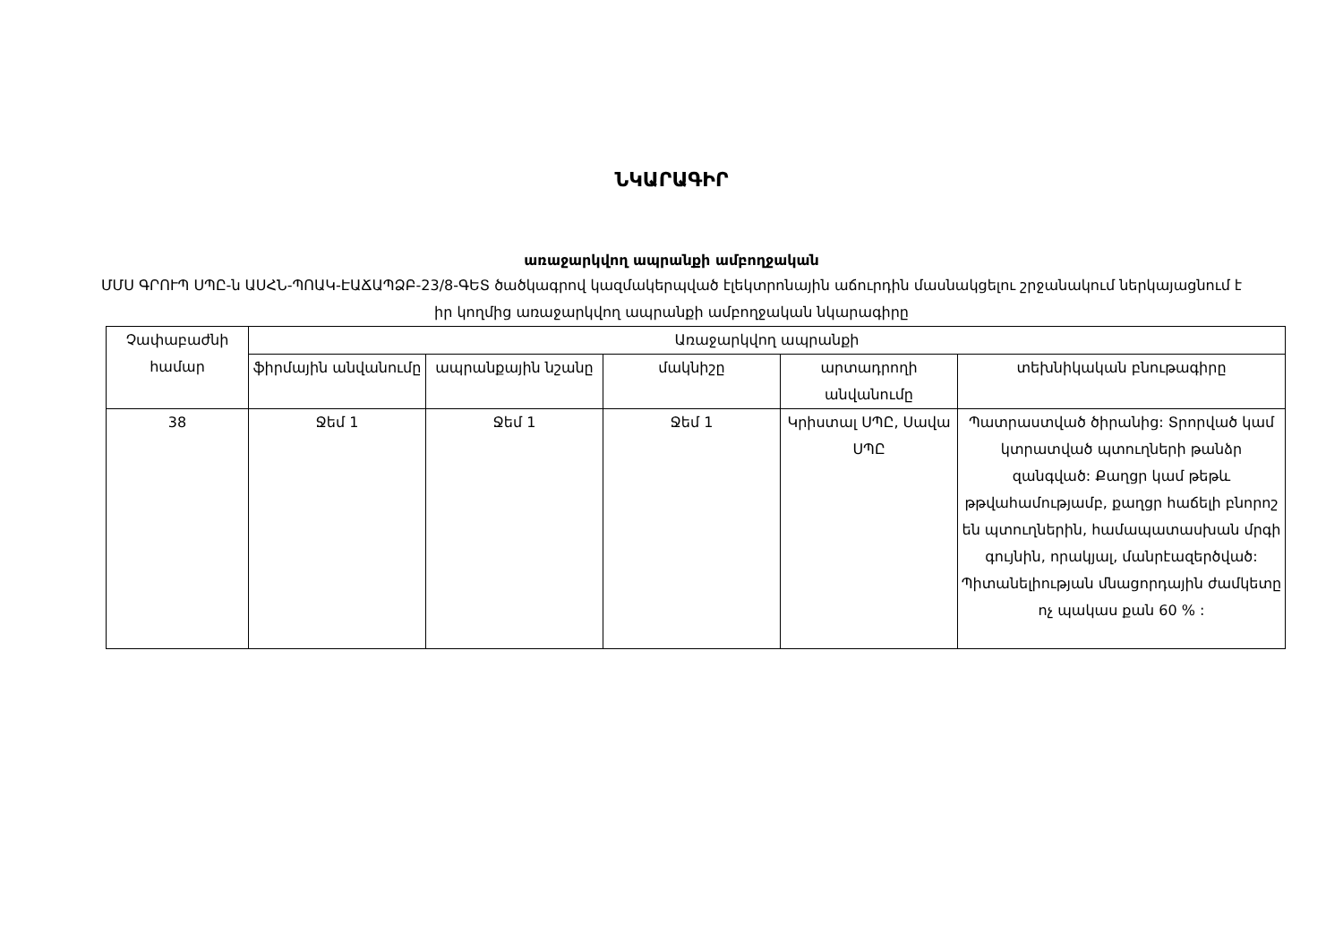ՆԿԱՐԱԳԻՐ
առաջարկվող ապրանքի ամբողջական
ՄՄՍ ԳՐՈՒՊ ՍՊԸ-ն ԱՍՀՆ-ՊՈԱԿ-ԷԱՃԱՊՁԲ-23/8-ԳԵՏ ծածկագրով կազմակերպված էլեկտրոնային աճուրդին մասնակցելու շրջանակում ներկայացնում է իր կողմից առաջարկվող ապրանքի ամբողջական նկարագիրը
| Չափաբաժնի համար | Առաջարկվող ապրանքի | | | | |
| --- | --- | --- | --- | --- | --- |
| | ֆիրմային անվանումը | ապրանքային նշանը | մակնիշը | արտադրողի անվանումը | տեխնիկական բնութագիրը |
| 38 | Ջեմ 1 | Ջեմ 1 | Ջեմ 1 | Կրիստալ ՍՊԸ, Սավա ՍՊԸ | Պատրաստված ծիրանից: Տրորված կամ կտրատված պտուղների թանձր զանգված: Քաղցր կամ թեթև թթվահամությամբ, քաղցր հաճելի բնորոշ են պտուղներին, համապատասխան մրգի գույնին, որակյալ, մանրէազերծված: Պիտանելիության մնացորդային ժամկետը ոչ պակաս քան 60 % : |